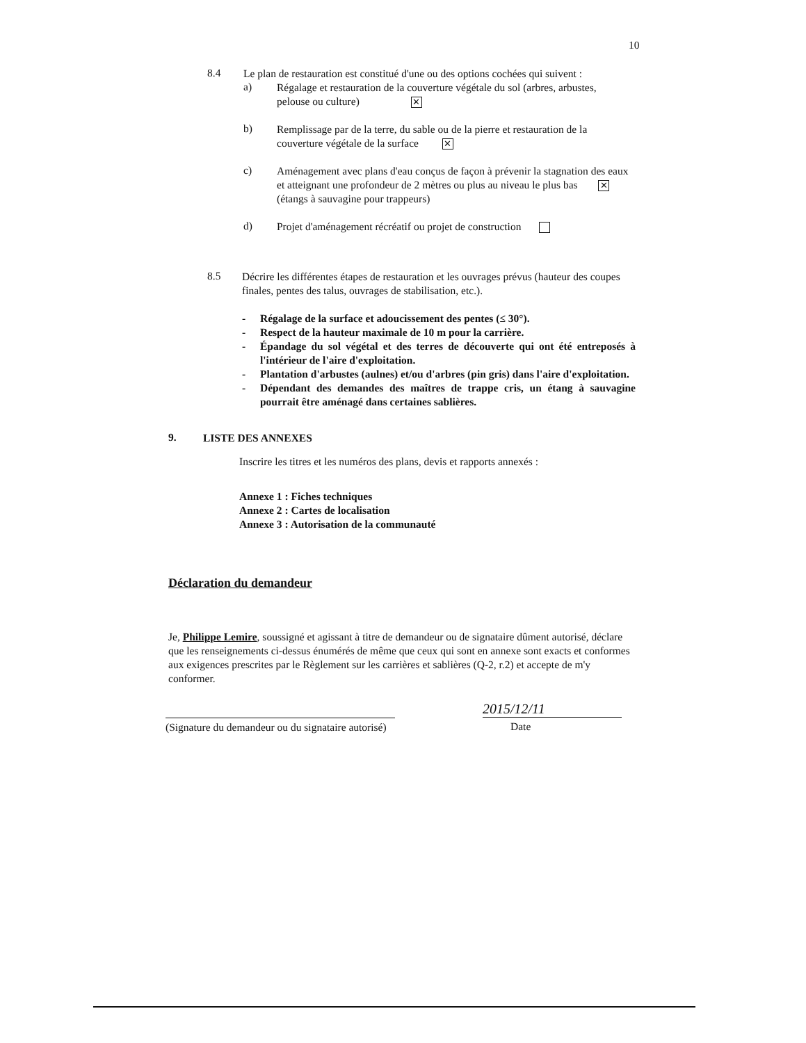10
8.4
Le plan de restauration est constitué d'une ou des options cochées qui suivent :
a)
Régalage et restauration de la couverture végétale du sol (arbres, arbustes, pelouse ou culture) ✕
b)
Remplissage par de la terre, du sable ou de la pierre et restauration de la couverture végétale de la surface ✕
c)
Aménagement avec plans d'eau conçus de façon à prévenir la stagnation des eaux et atteignant une profondeur de 2 mètres ou plus au niveau le plus bas ✕ (étangs à sauvagine pour trappeurs)
d)
Projet d'aménagement récréatif ou projet de construction
8.5
Décrire les différentes étapes de restauration et les ouvrages prévus (hauteur des coupes finales, pentes des talus, ouvrages de stabilisation, etc.).
- Régalage de la surface et adoucissement des pentes (≤ 30°).
- Respect de la hauteur maximale de 10 m pour la carrière.
- Épandage du sol végétal et des terres de découverte qui ont été entreposés à l'intérieur de l'aire d'exploitation.
- Plantation d'arbustes (aulnes) et/ou d'arbres (pin gris) dans l'aire d'exploitation.
- Dépendant des demandes des maîtres de trappe cris, un étang à sauvagine pourrait être aménagé dans certaines sablières.
9.
LISTE DES ANNEXES
Inscrire les titres et les numéros des plans, devis et rapports annexés :
Annexe 1 : Fiches techniques
Annexe 2 : Cartes de localisation
Annexe 3 : Autorisation de la communauté
Déclaration du demandeur
Je, Philippe Lemire, soussigné et agissant à titre de demandeur ou de signataire dûment autorisé, déclare que les renseignements ci-dessus énumérés de même que ceux qui sont en annexe sont exacts et conformes aux exigences prescrites par le Règlement sur les carrières et sablières (Q-2, r.2) et accepte de m'y conformer.
(Signature du demandeur ou du signataire autorisé)
2015/12/11
Date